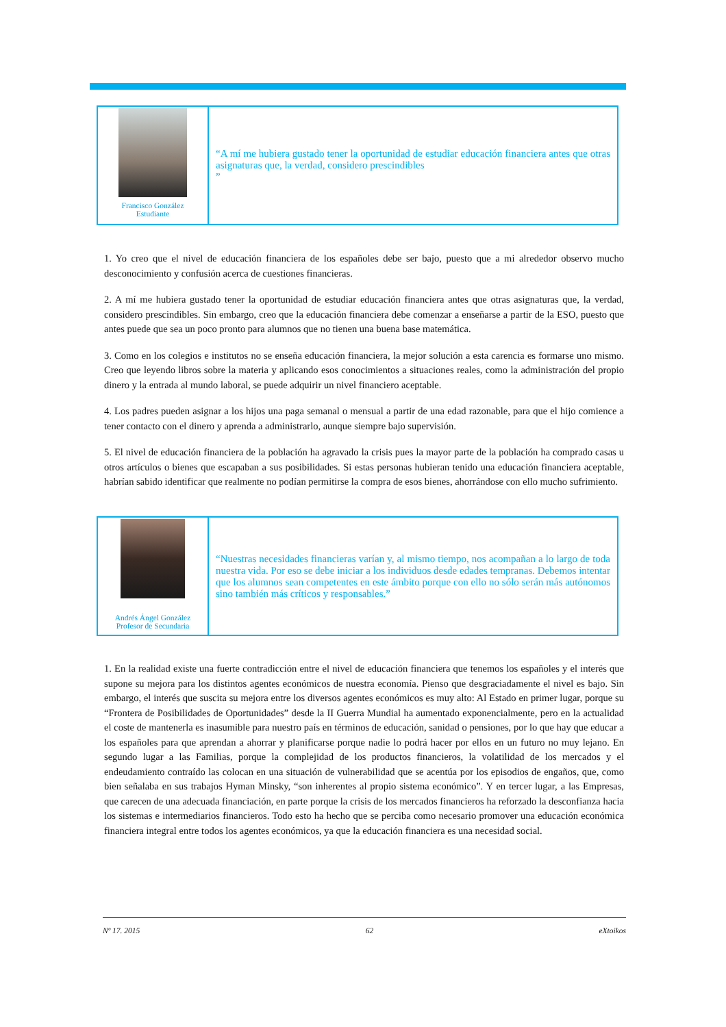Francisco González
Estudiante
“A mí me hubiera gustado tener la oportunidad de estudiar educación financiera antes que otras asignaturas que, la verdad, considero prescindibles
”
1. Yo creo que el nivel de educación financiera de los españoles debe ser bajo, puesto que a mi alrededor observo mucho desconocimiento y confusión acerca de cuestiones financieras.
2. A mí me hubiera gustado tener la oportunidad de estudiar educación financiera antes que otras asignaturas que, la verdad, considero prescindibles. Sin embargo, creo que la educación financiera debe comenzar a enseñarse a partir de la ESO, puesto que antes puede que sea un poco pronto para alumnos que no tienen una buena base matemática.
3. Como en los colegios e institutos no se enseña educación financiera, la mejor solución a esta carencia es formarse uno mismo. Creo que leyendo libros sobre la materia y aplicando esos conocimientos a situaciones reales, como la administración del propio dinero y la entrada al mundo laboral, se puede adquirir un nivel financiero aceptable.
4. Los padres pueden asignar a los hijos una paga semanal o mensual a partir de una edad razonable, para que el hijo comience a tener contacto con el dinero y aprenda a administrarlo, aunque siempre bajo supervisión.
5. El nivel de educación financiera de la población ha agravado la crisis pues la mayor parte de la población ha comprado casas u otros artículos o bienes que escapaban a sus posibilidades. Si estas personas hubieran tenido una educación financiera aceptable, habrían sabido identificar que realmente no podían permitirse la compra de esos bienes, ahorrándose con ello mucho sufrimiento.
Andrés Ángel González
Profesor de Secundaria
“Nuestras necesidades financieras varían y, al mismo tiempo, nos acompañan a lo largo de toda nuestra vida. Por eso se debe iniciar a los individuos desde edades tempranas. Debemos intentar que los alumnos sean competentes en este ámbito porque con ello no sólo serán más autónomos sino también más críticos y responsables.”
1. En la realidad existe una fuerte contradicción entre el nivel de educación financiera que tenemos los españoles y el interés que supone su mejora para los distintos agentes económicos de nuestra economía. Pienso que desgraciadamente el nivel es bajo. Sin embargo, el interés que suscita su mejora entre los diversos agentes económicos es muy alto: Al Estado en primer lugar, porque su “Frontera de Posibilidades de Oportunidades” desde la II Guerra Mundial ha aumentado exponencialmente, pero en la actualidad el coste de mantenerla es inasumible para nuestro país en términos de educación, sanidad o pensiones, por lo que hay que educar a los españoles para que aprendan a ahorrar y planificarse porque nadie lo podrá hacer por ellos en un futuro no muy lejano. En segundo lugar a las Familias, porque la complejidad de los productos financieros, la volatilidad de los mercados y el endeudamiento contraído las colocan en una situación de vulnerabilidad que se acentúa por los episodios de engaños, que, como bien señalaba en sus trabajos Hyman Minsky, “son inherentes al propio sistema económico”. Y en tercer lugar, a las Empresas, que carecen de una adecuada financiación, en parte porque la crisis de los mercados financieros ha reforzado la desconfianza hacia los sistemas e intermediarios financieros. Todo esto ha hecho que se perciba como necesario promover una educación económica financiera integral entre todos los agentes económicos, ya que la educación financiera es una necesidad social.
Nº 17. 2015 62 eXtoikos